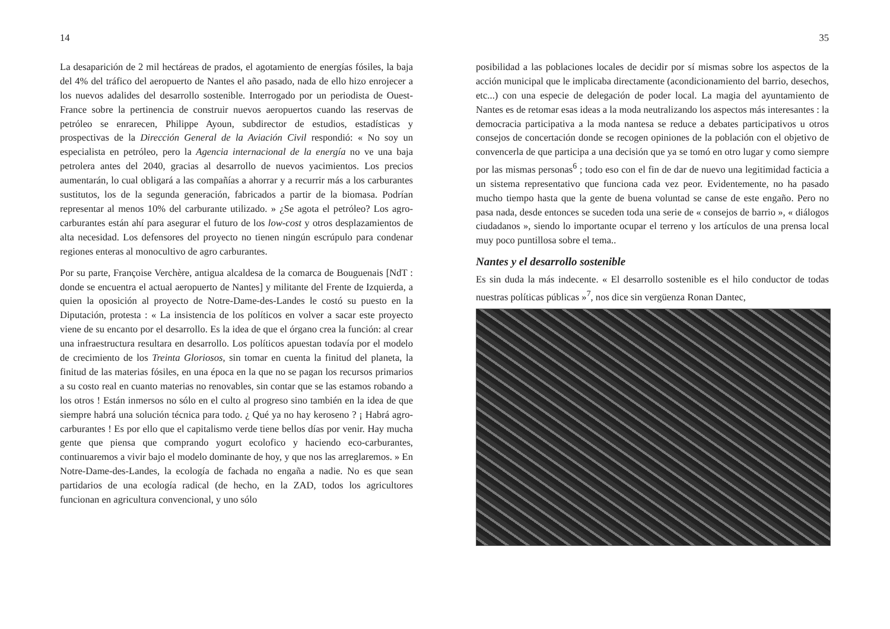14
La desaparición de 2 mil hectáreas de prados, el agotamiento de energías fósiles, la baja del 4% del tráfico del aeropuerto de Nantes el año pasado, nada de ello hizo enrojecer a los nuevos adalides del desarrollo sostenible. Interrogado por un periodista de Ouest-France sobre la pertinencia de construir nuevos aeropuertos cuando las reservas de petróleo se enrarecen, Philippe Ayoun, subdirector de estudios, estadísticas y prospectivas de la Dirección General de la Aviación Civil respondió: « No soy un especialista en petróleo, pero la Agencia internacional de la energía no ve una baja petrolera antes del 2040, gracias al desarrollo de nuevos yacimientos. Los precios aumentarán, lo cual obligará a las compañías a ahorrar y a recurrir más a los carburantes sustitutos, los de la segunda generación, fabricados a partir de la biomasa. Podrían representar al menos 10% del carburante utilizado. » ¿Se agota el petróleo? Los agro-carburantes están ahí para asegurar el futuro de los low-cost y otros desplazamientos de alta necesidad. Los defensores del proyecto no tienen ningún escrúpulo para condenar regiones enteras al monocultivo de agro carburantes.
Por su parte, Françoise Verchère, antigua alcaldesa de la comarca de Bouguenais [NdT : donde se encuentra el actual aeropuerto de Nantes] y militante del Frente de Izquierda, a quien la oposición al proyecto de Notre-Dame-des-Landes le costó su puesto en la Diputación, protesta : « La insistencia de los políticos en volver a sacar este proyecto viene de su encanto por el desarrollo. Es la idea de que el órgano crea la función: al crear una infraestructura resultara en desarrollo. Los políticos apuestan todavía por el modelo de crecimiento de los Treinta Gloriosos, sin tomar en cuenta la finitud del planeta, la finitud de las materias fósiles, en una época en la que no se pagan los recursos primarios a su costo real en cuanto materias no renovables, sin contar que se las estamos robando a los otros ! Están inmersos no sólo en el culto al progreso sino también en la idea de que siempre habrá una solución técnica para todo. ¿ Qué ya no hay keroseno ? ¡ Habrá agro-carburantes ! Es por ello que el capitalismo verde tiene bellos días por venir. Hay mucha gente que piensa que comprando yogurt ecolofico y haciendo eco-carburantes, continuaremos a vivir bajo el modelo dominante de hoy, y que nos las arreglaremos. » En Notre-Dame-des-Landes, la ecología de fachada no engaña a nadie. No es que sean partidarios de una ecología radical (de hecho, en la ZAD, todos los agricultores funcionan en agricultura convencional, y uno sólo
35
posibilidad a las poblaciones locales de decidir por sí mismas sobre los aspectos de la acción municipal que le implicaba directamente (acondicionamiento del barrio, desechos, etc...) con una especie de delegación de poder local. La magia del ayuntamiento de Nantes es de retomar esas ideas a la moda neutralizando los aspectos más interesantes : la democracia participativa a la moda nantesa se reduce a debates participativos u otros consejos de concertación donde se recogen opiniones de la población con el objetivo de convencerla de que participa a una decisión que ya se tomó en otro lugar y como siempre por las mismas personas<sup>6</sup> ; todo eso con el fin de dar de nuevo una legitimidad facticia a un sistema representativo que funciona cada vez peor. Evidentemente, no ha pasado mucho tiempo hasta que la gente de buena voluntad se canse de este engaño. Pero no pasa nada, desde entonces se suceden toda una serie de « consejos de barrio », « diálogos ciudadanos », siendo lo importante ocupar el terreno y los artículos de una prensa local muy poco puntillosa sobre el tema..
Nantes y el desarrollo sostenible
Es sin duda la más indecente. « El desarrollo sostenible es el hilo conductor de todas nuestras políticas públicas »<sup>7</sup>, nos dice sin vergüenza Ronan Dantec,